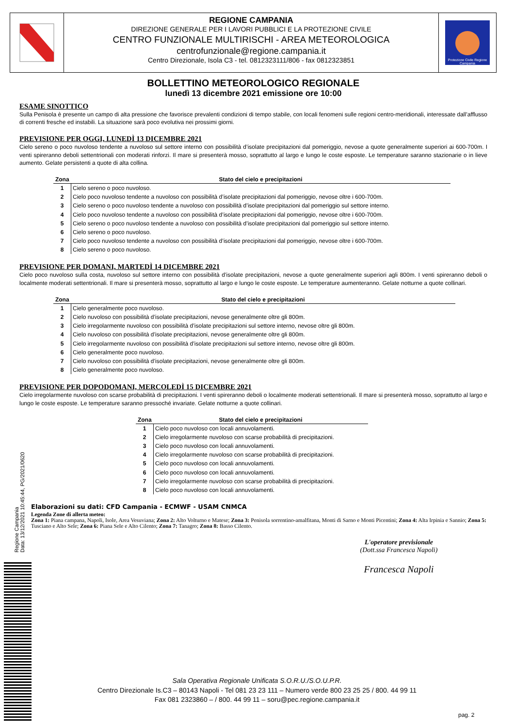REGIONE CAMPANIA
DIREZIONE GENERALE PER I LAVORI PUBBLICI E LA PROTEZIONE CIVILE
CENTRO FUNZIONALE MULTIRISCHI - AREA METEOROLOGICA
centrofunzionale@regione.campania.it
Centro Direzionale, Isola C3 - tel. 0812323111/806 - fax 0812323851
Protezione Civile Regione Campania
BOLLETTINO METEOROLOGICO REGIONALE
lunedì 13 dicembre 2021 emissione ore 10:00
ESAME SINOTTICO
Sulla Penisola è presente un campo di alta pressione che favorisce prevalenti condizioni di tempo stabile, con locali fenomeni sulle regioni centro-meridionali, interessate dall’afflusso di correnti fresche ed instabili. La situazione sarà poco evolutiva nei prossimi giorni.
PREVISIONE PER OGGI, LUNEDÌ 13 DICEMBRE 2021
Cielo sereno o poco nuvoloso tendente a nuvoloso sul settore interno con possibilità d’isolate precipitazioni dal pomeriggio, nevose a quote generalmente superiori ai 600-700m. I venti spireranno deboli settentrionali con moderati rinforzi. Il mare si presenterà mosso, soprattutto al largo e lungo le coste esposte. Le temperature saranno stazionarie o in lieve aumento. Gelate persistenti a quote di alta collina.
| Zona | Stato del cielo e precipitazioni |
| --- | --- |
| 1 | Cielo sereno o poco nuvoloso. |
| 2 | Cielo poco nuvoloso tendente a nuvoloso con possibilità d’isolate precipitazioni dal pomeriggio, nevose oltre i 600-700m. |
| 3 | Cielo sereno o poco nuvoloso tendente a nuvoloso con possibilità d’isolate precipitazioni dal pomeriggio sul settore interno. |
| 4 | Cielo poco nuvoloso tendente a nuvoloso con possibilità d’isolate precipitazioni dal pomeriggio, nevose oltre i 600-700m. |
| 5 | Cielo sereno o poco nuvoloso tendente a nuvoloso con possibilità d’isolate precipitazioni dal pomeriggio sul settore interno. |
| 6 | Cielo sereno o poco nuvoloso. |
| 7 | Cielo poco nuvoloso tendente a nuvoloso con possibilità d’isolate precipitazioni dal pomeriggio, nevose oltre i 600-700m. |
| 8 | Cielo sereno o poco nuvoloso. |
PREVISIONE PER DOMANI, MARTEDÌ 14 DICEMBRE 2021
Cielo poco nuvoloso sulla costa, nuvoloso sul settore interno con possibilità d’isolate precipitazioni, nevose a quote generalmente superiori agli 800m. I venti spireranno deboli o localmente moderati settentrionali. Il mare si presenterà mosso, soprattutto al largo e lungo le coste esposte. Le temperature aumenteranno. Gelate notturne a quote collinari.
| Zona | Stato del cielo e precipitazioni |
| --- | --- |
| 1 | Cielo generalmente poco nuvoloso. |
| 2 | Cielo nuvoloso con possibilità d’isolate precipitazioni, nevose generalmente oltre gli 800m. |
| 3 | Cielo irregolarmente nuvoloso con possibilità d’isolate precipitazioni sul settore interno, nevose oltre gli 800m. |
| 4 | Cielo nuvoloso con possibilità d’isolate precipitazioni, nevose generalmente oltre gli 800m. |
| 5 | Cielo irregolarmente nuvoloso con possibilità d’isolate precipitazioni sul settore interno, nevose oltre gli 800m. |
| 6 | Cielo generalmente poco nuvoloso. |
| 7 | Cielo nuvoloso con possibilità d’isolate precipitazioni, nevose generalmente oltre gli 800m. |
| 8 | Cielo generalmente poco nuvoloso. |
PREVISIONE PER DOPODOMANI, MERCOLEDÌ 15 DICEMBRE 2021
Cielo irregolarmente nuvoloso con scarse probabilità di precipitazioni. I venti spireranno deboli o localmente moderati settentrionali. Il mare si presenterà mosso, soprattutto al largo e lungo le coste esposte. Le temperature saranno pressoché invariate. Gelate notturne a quote collinari.
| Zona | Stato del cielo e precipitazioni |
| --- | --- |
| 1 | Cielo poco nuvoloso con locali annuvolamenti. |
| 2 | Cielo irregolarmente nuvoloso con scarse probabilità di precipitazioni. |
| 3 | Cielo poco nuvoloso con locali annuvolamenti. |
| 4 | Cielo irregolarmente nuvoloso con scarse probabilità di precipitazioni. |
| 5 | Cielo poco nuvoloso con locali annuvolamenti. |
| 6 | Cielo poco nuvoloso con locali annuvolamenti. |
| 7 | Cielo irregolarmente nuvoloso con scarse probabilità di precipitazioni. |
| 8 | Cielo poco nuvoloso con locali annuvolamenti. |
Elaborazioni su dati: CFD Campania - ECMWF - USAM CNMCA
Legenda Zone di allerta meteo:
Zona 1: Piana campana, Napoli, Isole, Area Vesuviana; Zona 2: Alto Volturno e Matese; Zona 3: Penisola sorrentino-amalfitana, Monti di Sarno e Monti Picentini; Zona 4: Alta Irpinia e Sannio; Zona 5: Tusciano e Alto Sele; Zona 6: Piana Sele e Alto Cilento; Zona 7: Tanagro; Zona 8: Basso Cilento.
L'operatore previsionale
(Dott.ssa Francesca Napoli)
Francesca Napoli
Regione Campania
Data: 13/12/2021 10:45:44, PG/2021/0620
Sala Operativa Regionale Unificata S.O.R.U./S.O.U.P.R.
Centro Direzionale Is.C3 – 80143 Napoli - Tel 081 23 23 111 – Numero verde 800 23 25 25 / 800. 44 99 11
Fax 081 2323860 – / 800. 44 99 11 – soru@pec.regione.campania.it
pag. 2